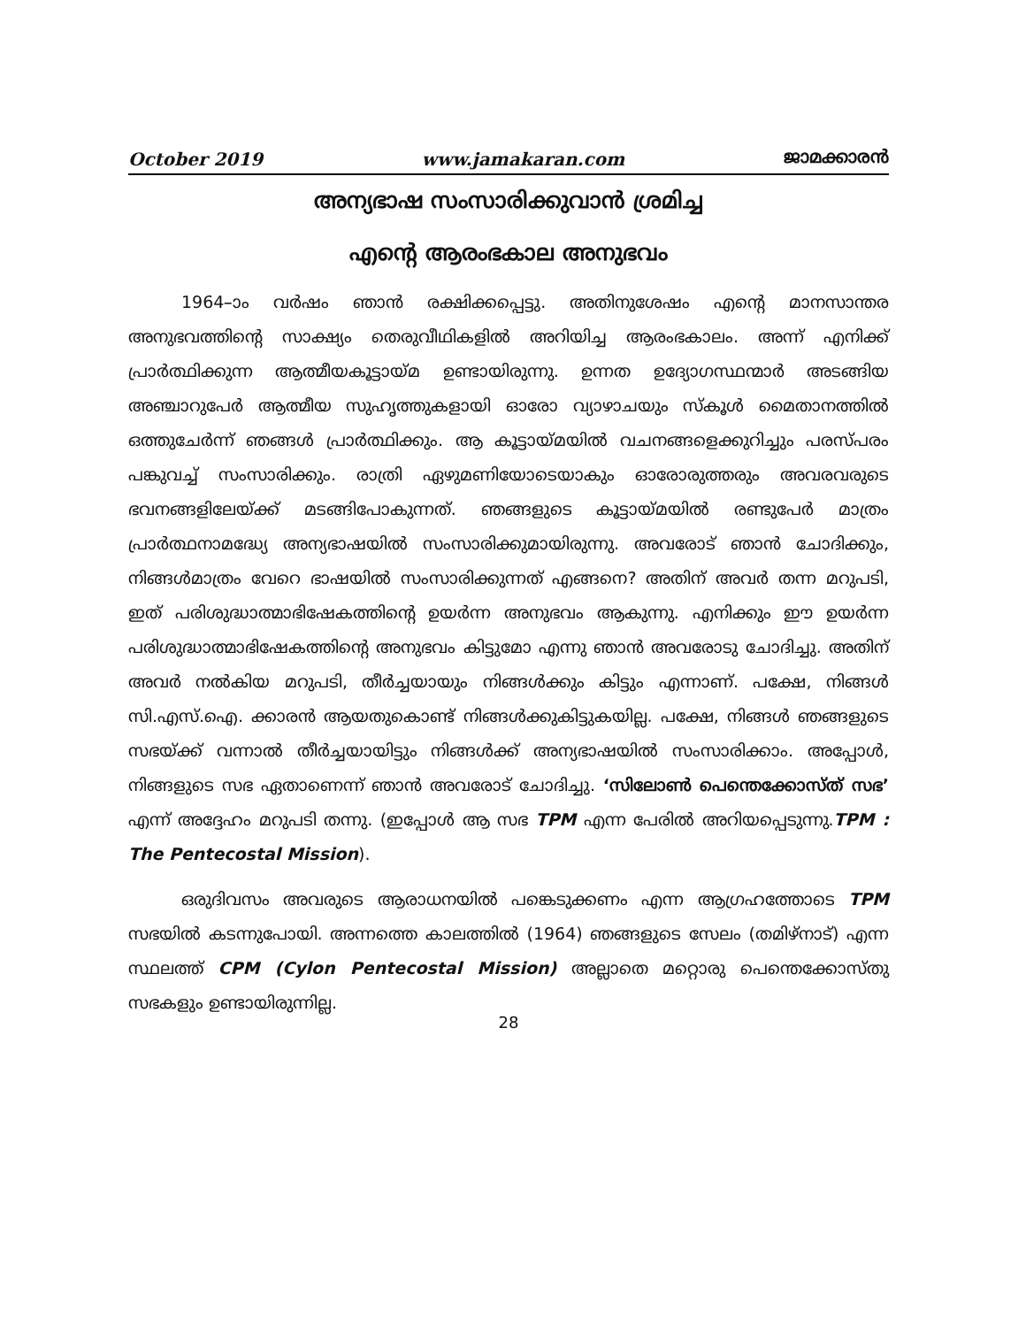October 2019 www.jamakaran.com ജാമക്കാരൻ
അന്യഭാഷ സംസാരിക്കുവാൻ ശ്രമിച്ച
എന്റെ ആരംഭകാല അനുഭവം
1964–ാം വർഷം ഞാൻ രക്ഷിക്കപ്പെട്ടു. അതിനുശേഷം എന്റെ മാനസാന്തര അനുഭവത്തിന്റെ സാക്ഷ്യം തെരുവീഥികളിൽ അറിയിച്ച ആരംഭകാലം. അന്ന് എനിക്ക് പ്രാർത്ഥിക്കുന്ന ആത്മീയകൂട്ടായ്മ ഉണ്ടായിരുന്നു. ഉന്നത ഉദ്യോഗസ്ഥന്മാർ അടങ്ങിയ അഞ്ചാറുപേർ ആത്മീയ സുഹൃത്തുകളായി ഓരോ വ്യാഴാചയും സ്കൂൾ മൈതാനത്തിൽ ഒത്തുചേർന്ന് ഞങ്ങൾ പ്രാർത്ഥിക്കും. ആ കൂട്ടായ്മയിൽ വചനങ്ങളെക്കുറിച്ചും പരസ്പരം പങ്കുവച്ച് സംസാരിക്കും. രാത്രി ഏഴുമണിയോടെയാകും ഓരോരുത്തരും അവരവരുടെ ഭവനങ്ങളിലേയ്ക്ക് മടങ്ങിപോകുന്നത്. ഞങ്ങളുടെ കൂട്ടായ്മയിൽ രണ്ടുപേർ മാത്രം പ്രാർത്ഥനാമദ്ധ്യേ അന്യഭാഷയിൽ സംസാരിക്കുമായിരുന്നു. അവരോട് ഞാൻ ചോദിക്കും, നിങ്ങൾമാത്രം വേറെ ഭാഷയിൽ സംസാരിക്കുന്നത് എങ്ങനെ? അതിന് അവർ തന്ന മറുപടി, ഇത് പരിശുദ്ധാത്മാഭിഷേകത്തിന്റെ ഉയർന്ന അനുഭവം ആകുന്നു. എനിക്കും ഈ ഉയർന്ന പരിശുദ്ധാത്മാഭിഷേകത്തിന്റെ അനുഭവം കിട്ടുമോ എന്നു ഞാൻ അവരോടു ചോദിച്ചു. അതിന് അവർ നൽകിയ മറുപടി, തീർച്ചയായും നിങ്ങൾക്കും കിട്ടും എന്നാണ്. പക്ഷേ, നിങ്ങൾ സി.എസ്.ഐ. ക്കാരൻ ആയതുകൊണ്ട് നിങ്ങൾക്കുകിട്ടുകയില്ല. പക്ഷേ, നിങ്ങൾ ഞങ്ങളുടെ സഭയ്ക്ക് വന്നാൽ തീർച്ചയായിട്ടും നിങ്ങൾക്ക് അന്യഭാഷയിൽ സംസാരിക്കാം. അപ്പോൾ, നിങ്ങളുടെ സഭ ഏതാണെന്ന് ഞാൻ അവരോട് ചോദിച്ചു. ‘സിലോൺ പെന്തെക്കോസ്ത് സഭ’ എന്ന് അദ്ദേഹം മറുപടി തന്നു. (ഇപ്പോൾ ആ സഭ TPM എന്ന പേരിൽ അറിയപ്പെടുന്നു.TPM : The Pentecostal Mission).
ഒരുദിവസം അവരുടെ ആരാധനയിൽ പങ്കെടുക്കണം എന്ന ആഗ്രഹത്തോടെ TPM സഭയിൽ കടന്നുപോയി. അന്നത്തെ കാലത്തിൽ (1964) ഞങ്ങളുടെ സേലം (തമിഴ്നാട്) എന്ന സ്ഥലത്ത് CPM (Cylon Pentecostal Mission) അല്ലാതെ മറ്റൊരു പെന്തെക്കോസ്തു സഭകളും ഉണ്ടായിരുന്നില്ല.
28